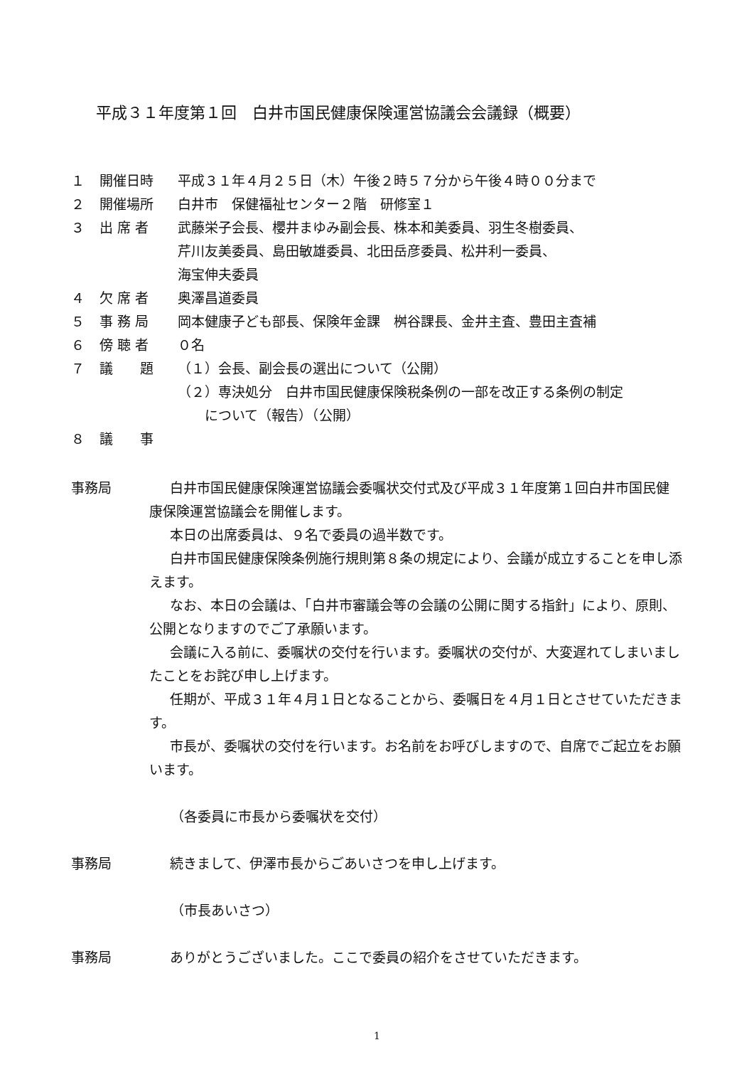平成３１年度第１回　白井市国民健康保険運営協議会会議録（概要）
１ 開催日時 平成３１年４月２５日（木）午後２時５７分から午後４時００分まで
２ 開催場所 白井市　保健福祉センター２階　研修室１
３ 出 席 者 武藤栄子会長、櫻井まゆみ副会長、株本和美委員、羽生冬樹委員、
芹川友美委員、島田敏雄委員、北田岳彦委員、松井利一委員、
海宝伸夫委員
４ 欠 席 者 奥澤昌道委員
５ 事 務 局 岡本健康子ども部長、保険年金課　桝谷課長、金井主査、豊田主査補
６ 傍 聴 者 ０名
７ 議　　題 （１）会長、副会長の選出について（公開）
（２）専決処分　白井市国民健康保険税条例の一部を改正する条例の制定
　　について（報告）（公開）
８ 議　　事
事務局 白井市国民健康保険運営協議会委嘱状交付式及び平成３１年度第１回白井市国民健康保険運営協議会を開催します。
本日の出席委員は、９名で委員の過半数です。
白井市国民健康保険条例施行規則第８条の規定により、会議が成立することを申し添えます。
なお、本日の会議は、「白井市審議会等の会議の公開に関する指針」により、原則、公開となりますのでご了承願います。
会議に入る前に、委嘱状の交付を行います。委嘱状の交付が、大変遅れてしまいましたことをお詫び申し上げます。
任期が、平成３１年４月１日となることから、委嘱日を４月１日とさせていただきます。
市長が、委嘱状の交付を行います。お名前をお呼びしますので、自席でご起立をお願います。
（各委員に市長から委嘱状を交付）
事務局 続きまして、伊澤市長からごあいさつを申し上げます。
（市長あいさつ）
事務局 ありがとうございました。ここで委員の紹介をさせていただきます。
1